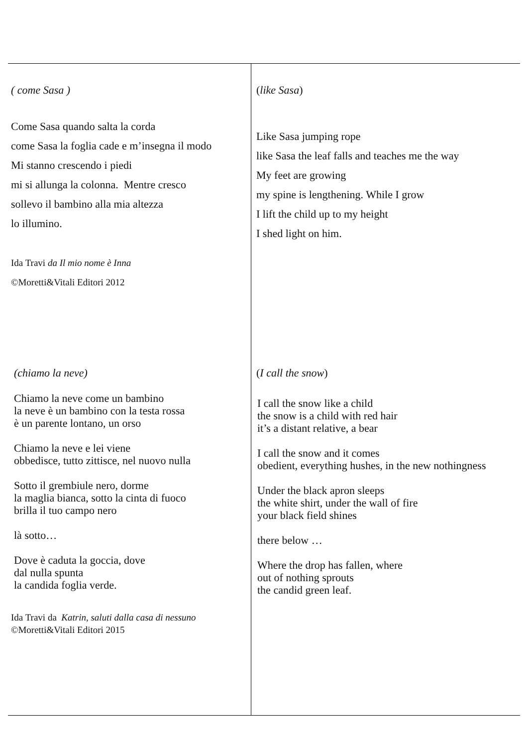| ( come Sasa ) Come Sasa quando salta la corda come Sasa la foglia cade e m’insegna il modo Mi stanno crescendo i piedi mi si allunga la colonna. Mentre cresco sollevo il bambino alla mia altezza lo illumino. Ida Travi da Il mio nome è Inna ©Moretti&Vitali Editori 2012 | ( like Sasa ) Like Sasa jumping rope like Sasa the leaf falls and teaches me the way My feet are growing my spine is lengthening. While I grow I lift the child up to my height I shed light on him. |
| (chiamo la neve) Chiamo la neve come un bambino la neve è un bambino con la testa rossa è un parente lontano, un orso Chiamo la neve e lei viene obbedisce, tutto zittisce, nel nuovo nulla Sotto il grembiule nero, dorme la maglia bianca, sotto la cinta di fuoco brilla il tuo campo nero là sotto… Dove è caduta la goccia, dove dal nulla spunta la candida foglia verde. Ida Travi da Katrin, saluti dalla casa di nessuno ©Moretti&Vitali Editori 2015 | ( I call the snow ) I call the snow like a child the snow is a child with red hair it’s a distant relative, a bear I call the snow and it comes obedient, everything hushes, in the new nothingness Under the black apron sleeps the white shirt, under the wall of fire your black field shines there below … Where the drop has fallen, where out of nothing sprouts the candid green leaf. |